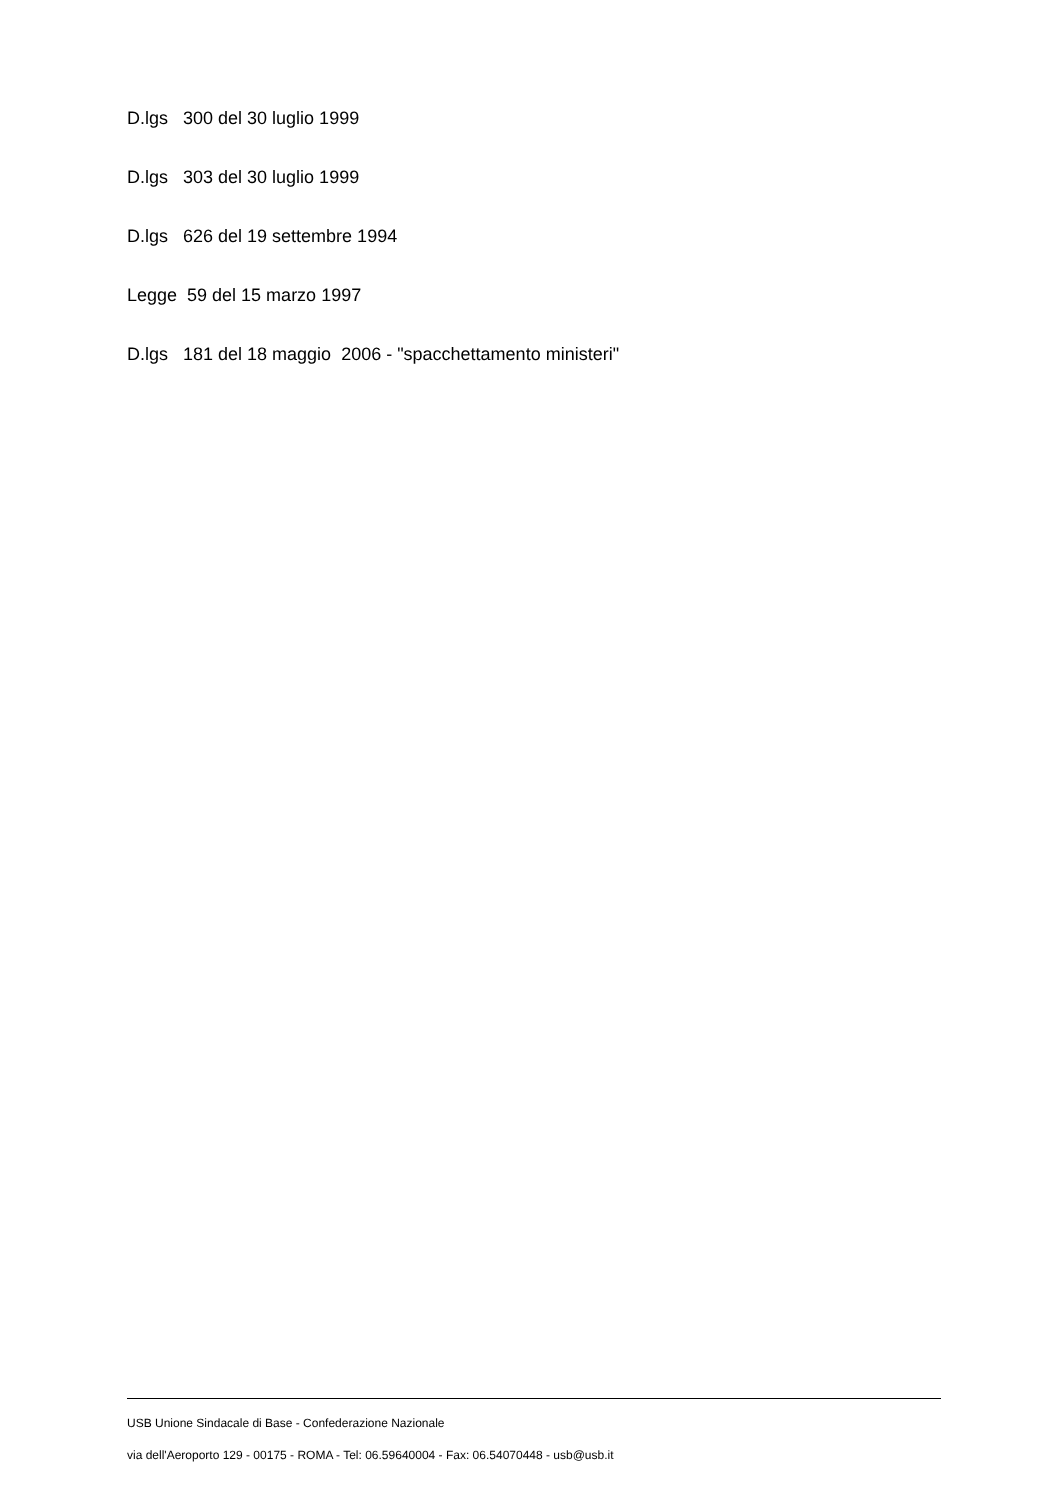D.lgs 300 del 30 luglio 1999
D.lgs 303 del 30 luglio 1999
D.lgs 626 del 19 settembre 1994
Legge 59 del 15 marzo 1997
D.lgs 181 del 18 maggio 2006 - "spacchettamento ministeri"
USB Unione Sindacale di Base - Confederazione Nazionale
via dell'Aeroporto 129 - 00175 - ROMA - Tel: 06.59640004 - Fax: 06.54070448 - usb@usb.it